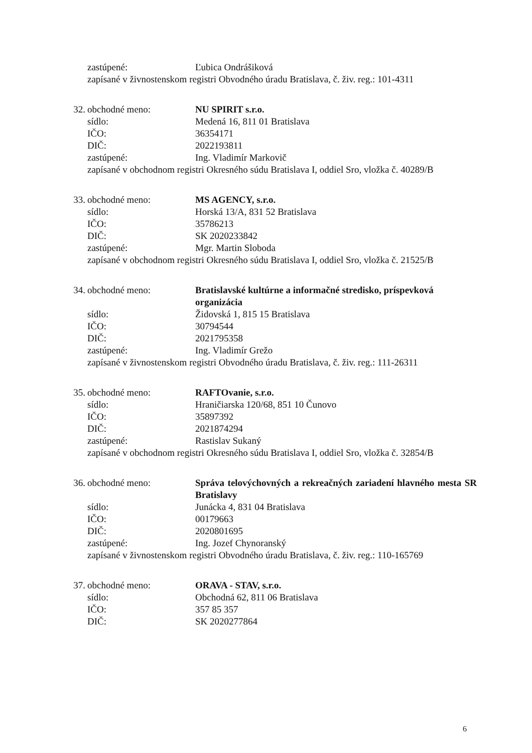zastúpené: Ľubica Ondrášiková
zapísané v živnostenskom registri Obvodného úradu Bratislava, č. živ. reg.: 101-4311
32. obchodné meno: NU SPIRIT s.r.o.
sídlo: Medená 16, 811 01 Bratislava
IČO: 36354171
DIČ: 2022193811
zastúpené: Ing. Vladimír Markovič
zapísané v obchodnom registri Okresného súdu Bratislava I, oddiel Sro, vložka č. 40289/B
33. obchodné meno: MS AGENCY, s.r.o.
sídlo: Horská 13/A, 831 52 Bratislava
IČO: 35786213
DIČ: SK 2020233842
zastúpené: Mgr. Martin Sloboda
zapísané v obchodnom registri Okresného súdu Bratislava I, oddiel Sro, vložka č. 21525/B
34. obchodné meno: Bratislavské kultúrne a informačné stredisko, príspevková organizácia
sídlo: Židovská 1, 815 15 Bratislava
IČO: 30794544
DIČ: 2021795358
zastúpené: Ing. Vladimír Grežo
zapísané v živnostenskom registri Obvodného úradu Bratislava, č. živ. reg.: 111-26311
35. obchodné meno: RAFTOvanie, s.r.o.
sídlo: Hraničiarska 120/68, 851 10 Čunovo
IČO: 35897392
DIČ: 2021874294
zastúpené: Rastislav Sukaný
zapísané v obchodnom registri Okresného súdu Bratislava I, oddiel Sro, vložka č. 32854/B
36. obchodné meno: Správa telovýchovných a rekreačných zariadení hlavného mesta SR Bratislavy
sídlo: Junácka 4, 831 04 Bratislava
IČO: 00179663
DIČ: 2020801695
zastúpené: Ing. Jozef Chynoranský
zapísané v živnostenskom registri Obvodného úradu Bratislava, č. živ. reg.: 110-165769
37. obchodné meno: ORAVA - STAV, s.r.o.
sídlo: Obchodná 62, 811 06 Bratislava
IČO: 357 85 357
DIČ: SK 2020277864
6